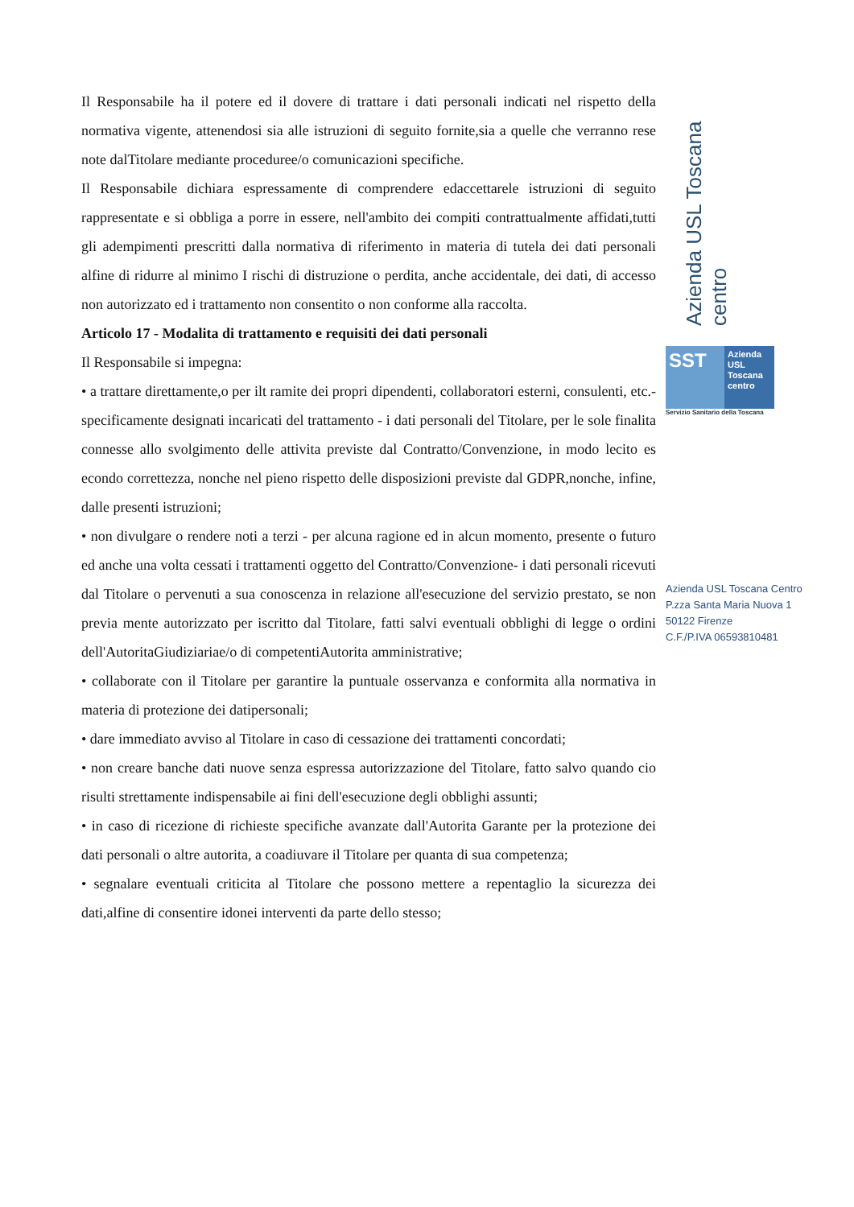Il Responsabile ha il potere ed il dovere di trattare i dati personali indicati nel rispetto della normativa vigente, attenendosi sia alle istruzioni di seguito fornite,sia a quelle che verranno rese note dalTitolare mediante proceduree/o comunicazioni specifiche.
Il Responsabile dichiara espressamente di comprendere edaccettarele istruzioni di seguito rappresentate e si obbliga a porre in essere, nell'ambito dei compiti contrattualmente affidati,tutti gli adempimenti prescritti dalla normativa di riferimento in materia di tutela dei dati personali alfine di ridurre al minimo I rischi di distruzione o perdita, anche accidentale, dei dati, di accesso non autorizzato ed i trattamento non consentito o non conforme alla raccolta.
Articolo 17 - Modalita di trattamento e requisiti dei dati personali
Il Responsabile si impegna:
• a trattare direttamente,o per ilt ramite dei propri dipendenti, collaboratori esterni, consulenti, etc.-specificamente designati incaricati del trattamento - i dati personali del Titolare, per le sole finalita connesse allo svolgimento delle attivita previste dal Contratto/Convenzione, in modo lecito es econdo correttezza, nonche nel pieno rispetto delle disposizioni previste dal GDPR,nonche, infine, dalle presenti istruzioni;
• non divulgare o rendere noti a terzi - per alcuna ragione ed in alcun momento, presente o futuro ed anche una volta cessati i trattamenti oggetto del Contratto/Convenzione- i dati personali ricevuti dal Titolare o pervenuti a sua conoscenza in relazione all'esecuzione del servizio prestato, se non previa mente autorizzato per iscritto dal Titolare, fatti salvi eventuali obblighi di legge o ordini dell'AutoritaGiudiziariae/o di competentiAutorita amministrative;
• collaborate con il Titolare per garantire la puntuale osservanza e conformita alla normativa in materia di protezione dei datipersonali;
• dare immediato avviso al Titolare in caso di cessazione dei trattamenti concordati;
• non creare banche dati nuove senza espressa autorizzazione del Titolare, fatto salvo quando cio risulti strettamente indispensabile ai fini dell'esecuzione degli obblighi assunti;
• in caso di ricezione di richieste specifiche avanzate dall'Autorita Garante per la protezione dei dati personali o altre autorita, a coadiuvare il Titolare per quanta di sua competenza;
• segnalare eventuali criticita al Titolare che possono mettere a repentaglio la sicurezza dei dati,alfine di consentire idonei interventi da parte dello stesso;
Azienda USL Toscana centro
SST
Azienda
USL
Toscana
centro
Servizio Sanitario della Toscana
Azienda USL Toscana Centro
P.zza Santa Maria Nuova 1
50122 Firenze
C.F./P.IVA 06593810481